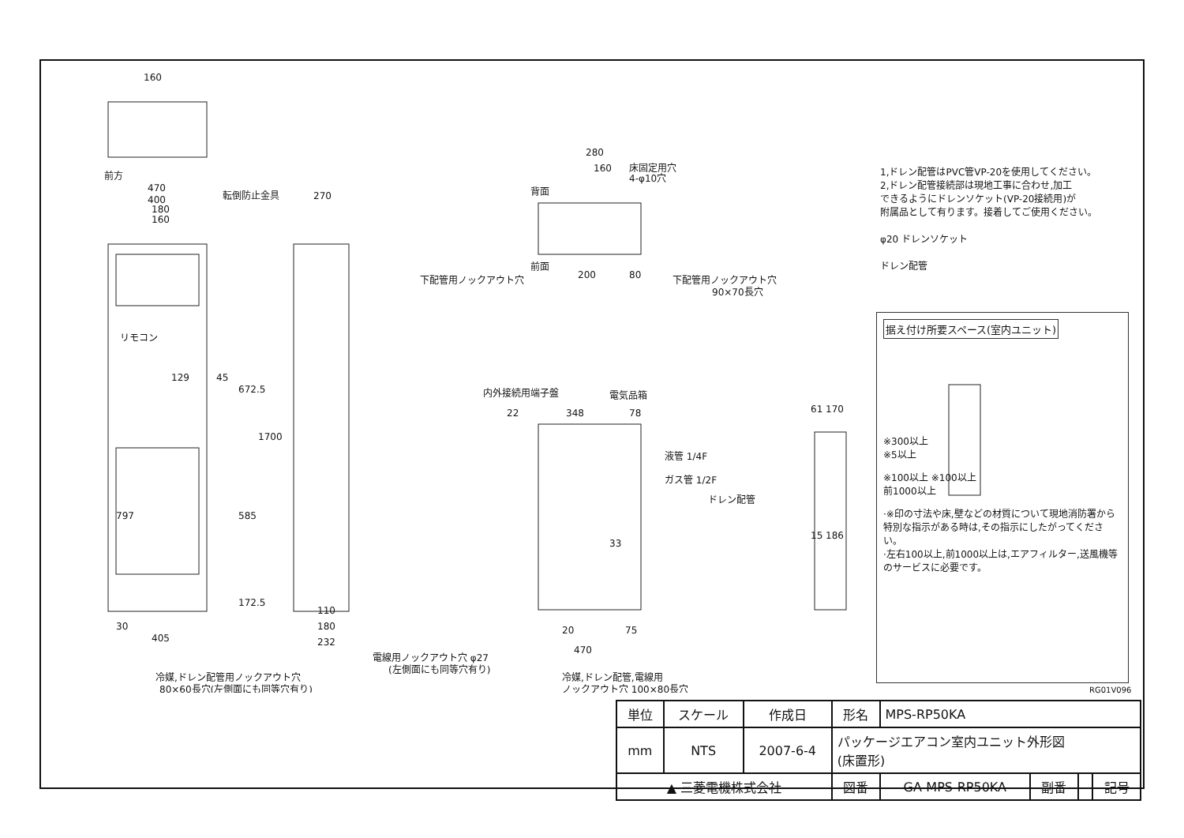160
前方
470
400
180
160
転倒防止金具
270
リモコン
129
45
672.5
1700
585
172.5
797
405
30
110
180
232
電線用ノックアウト穴 φ27
(左側面にも同等穴有り)
冷媒,ドレン配管用ノックアウト穴
80×60長穴(左側面にも同等穴有り)
280
160
床固定用穴
4-φ10穴
背面
前面
200
80
下配管用ノックアウト穴
下配管用ノックアウト穴
90×70長穴
内外接続用端子盤
電気品箱
22
348
78
液管 1/4F
ガス管 1/2F
ドレン配管
33
20
75
470
冷媒,ドレン配管,電線用
ノックアウト穴 100×80長穴
61 170
15 186
1,ドレン配管はPVC管VP-20を使用してください。
2,ドレン配管接続部は現地工事に合わせ,加工
できるようにドレンソケット(VP-20接続用)が
附属品として有ります。接着してご使用ください。
φ20 ドレンソケット
ドレン配管
据え付け所要スペース(室内ユニット)
※300以上
※5以上
※100以上 ※100以上
前1000以上
·※印の寸法や床,壁などの材質について現地消防署から特別な指示がある時は,その指示にしたがってください。
·左右100以上,前1000以上は,エアフィルター,送風機等のサービスに必要です。
RG01V096
| 単位 | スケール | 作成日 | 形名 | MPS-RP50KA | | | |
| mm | NTS | 2007-6-4 | パッケージエアコン室内ユニット外形図 (床置形) | | | | |
| ▲ 三菱電機株式会社 | | | 図番 | GA-MPS-RP50KA | 副番 | | 記号 |